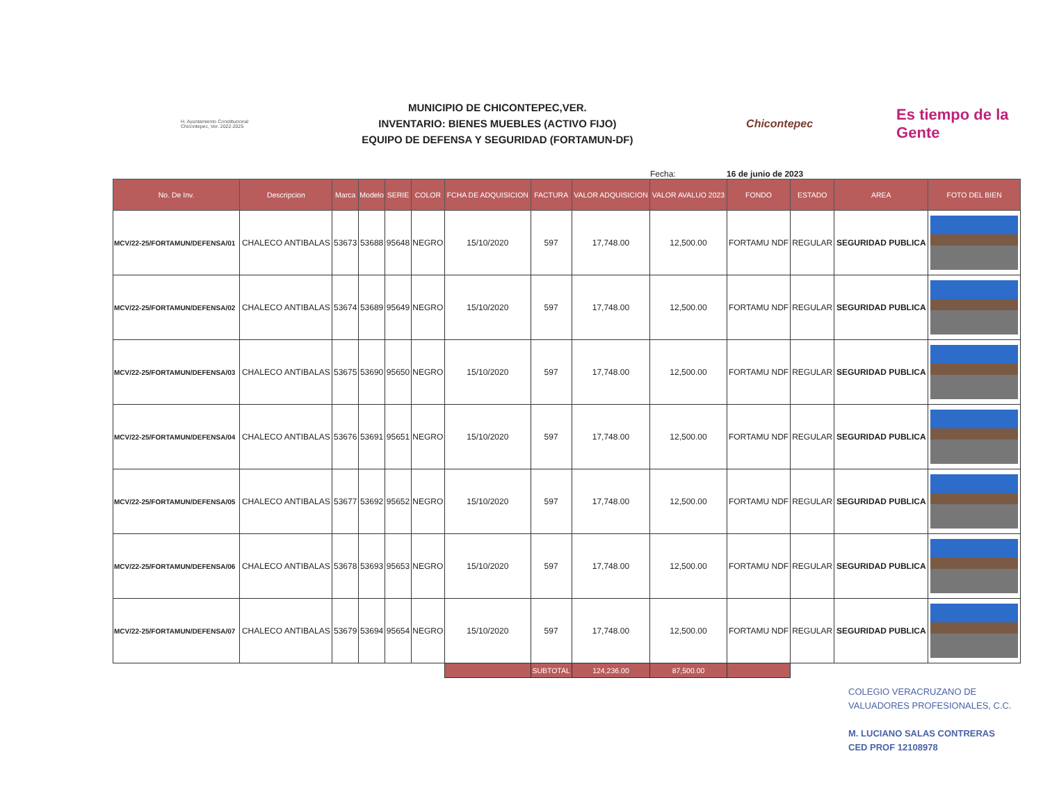H. Ayuntamiento Constitucional Chicontepec, Ver. 2022-2025
MUNICIPIO DE CHICONTEPEC,VER.
INVENTARIO: BIENES MUEBLES (ACTIVO FIJO)
EQUIPO DE DEFENSA Y SEGURIDAD (FORTAMUN-DF)
Chicontepec
Es tiempo de la Gente
Fecha: 16 de junio de 2023
| No. De Inv. | Descripcion | Marca | Modelo | SERIE | COLOR | FCHA DE ADQUISICION | FACTURA | VALOR ADQUISICION | VALOR AVALUO 2023 | FONDO | ESTADO | AREA | FOTO DEL BIEN |
| --- | --- | --- | --- | --- | --- | --- | --- | --- | --- | --- | --- | --- | --- |
| MCV/22-25/FORTAMUN/DEFENSA/01 | CHALECO ANTIBALAS | 53673 | 53688 | 95648 | NEGRO | 15/10/2020 | 597 | 17,748.00 | 12,500.00 | FORTAMU NDF | REGULAR | SEGURIDAD PUBLICA | |
| MCV/22-25/FORTAMUN/DEFENSA/02 | CHALECO ANTIBALAS | 53674 | 53689 | 95649 | NEGRO | 15/10/2020 | 597 | 17,748.00 | 12,500.00 | FORTAMU NDF | REGULAR | SEGURIDAD PUBLICA | |
| MCV/22-25/FORTAMUN/DEFENSA/03 | CHALECO ANTIBALAS | 53675 | 53690 | 95650 | NEGRO | 15/10/2020 | 597 | 17,748.00 | 12,500.00 | FORTAMU NDF | REGULAR | SEGURIDAD PUBLICA | |
| MCV/22-25/FORTAMUN/DEFENSA/04 | CHALECO ANTIBALAS | 53676 | 53691 | 95651 | NEGRO | 15/10/2020 | 597 | 17,748.00 | 12,500.00 | FORTAMU NDF | REGULAR | SEGURIDAD PUBLICA | |
| MCV/22-25/FORTAMUN/DEFENSA/05 | CHALECO ANTIBALAS | 53677 | 53692 | 95652 | NEGRO | 15/10/2020 | 597 | 17,748.00 | 12,500.00 | FORTAMU NDF | REGULAR | SEGURIDAD PUBLICA | |
| MCV/22-25/FORTAMUN/DEFENSA/06 | CHALECO ANTIBALAS | 53678 | 53693 | 95653 | NEGRO | 15/10/2020 | 597 | 17,748.00 | 12,500.00 | FORTAMU NDF | REGULAR | SEGURIDAD PUBLICA | |
| MCV/22-25/FORTAMUN/DEFENSA/07 | CHALECO ANTIBALAS | 53679 | 53694 | 95654 | NEGRO | 15/10/2020 | 597 | 17,748.00 | 12,500.00 | FORTAMU NDF | REGULAR | SEGURIDAD PUBLICA | |
| | | | | | | | SUBTOTAL | 124,236.00 | 87,500.00 | | | | |
COLEGIO VERACRUZANO DE
VALUADORES PROFESIONALES, C.C.
M. LUCIANO SALAS CONTRERAS
CED PROF 12108978